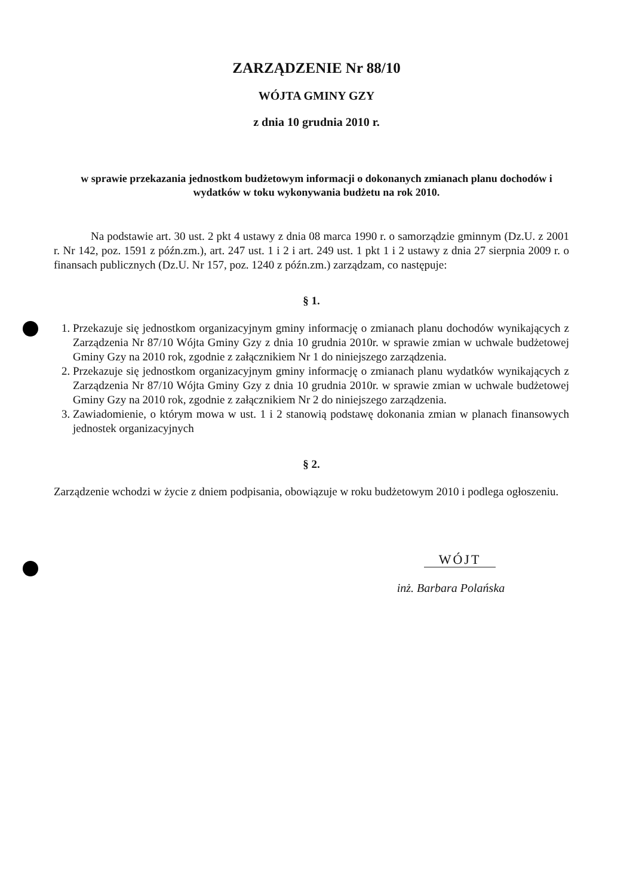ZARZĄDZENIE Nr 88/10
WÓJTA GMINY GZY
z dnia 10 grudnia 2010 r.
w sprawie przekazania jednostkom budżetowym informacji o dokonanych zmianach planu dochodów i wydatków w toku wykonywania budżetu na rok 2010.
Na podstawie art. 30 ust. 2 pkt 4 ustawy z dnia 08 marca 1990 r. o samorządzie gminnym (Dz.U. z 2001 r. Nr 142, poz. 1591 z późn.zm.), art. 247 ust. 1 i 2 i art. 249 ust. 1 pkt 1 i 2 ustawy z dnia 27 sierpnia 2009 r. o finansach publicznych (Dz.U. Nr 157, poz. 1240 z późn.zm.) zarządzam, co następuje:
§ 1.
1. Przekazuje się jednostkom organizacyjnym gminy informację o zmianach planu dochodów wynikających z Zarządzenia Nr 87/10 Wójta Gminy Gzy z dnia 10 grudnia 2010r. w sprawie zmian w uchwale budżetowej Gminy Gzy na 2010 rok, zgodnie z załącznikiem Nr 1 do niniejszego zarządzenia.
2. Przekazuje się jednostkom organizacyjnym gminy informację o zmianach planu wydatków wynikających z Zarządzenia Nr 87/10 Wójta Gminy Gzy z dnia 10 grudnia 2010r. w sprawie zmian w uchwale budżetowej Gminy Gzy na 2010 rok, zgodnie z załącznikiem Nr 2 do niniejszego zarządzenia.
3. Zawiadomienie, o którym mowa w ust. 1 i 2 stanowią podstawę dokonania zmian w planach finansowych jednostek organizacyjnych
§ 2.
Zarządzenie wchodzi w życie z dniem podpisania, obowiązuje w roku budżetowym 2010 i podlega ogłoszeniu.
WÓJT
inż. Barbara Polańska